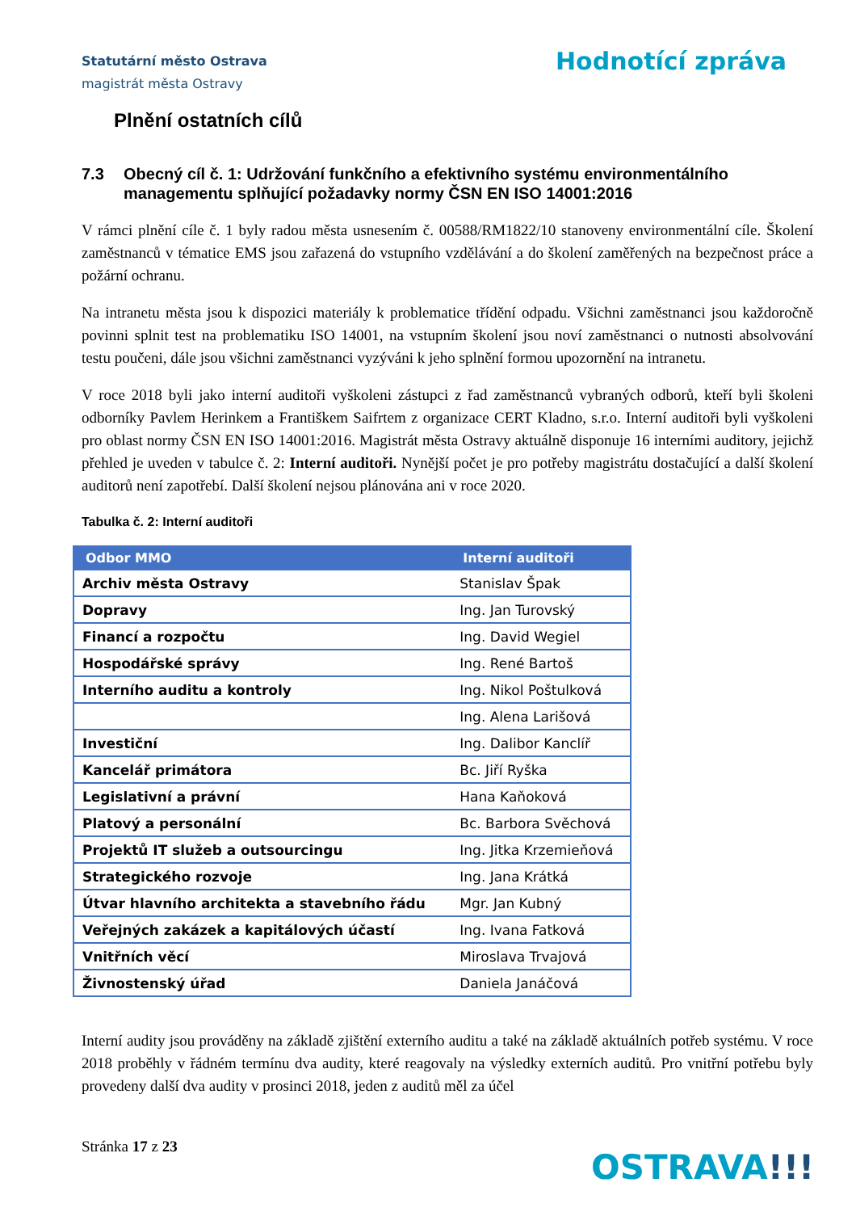Statutární město Ostrava
magistrát města Ostravy
Hodnotící zpráva
Plnění ostatních cílů
7.3 Obecný cíl č. 1: Udržování funkčního a efektivního systému environmentálního managementu splňující požadavky normy ČSN EN ISO 14001:2016
V rámci plnění cíle č. 1 byly radou města usnesením č. 00588/RM1822/10 stanoveny environmentální cíle. Školení zaměstnanců v tématice EMS jsou zařazená do vstupního vzdělávání a do školení zaměřených na bezpečnost práce a požární ochranu.
Na intranetu města jsou k dispozici materiály k problematice třídění odpadu. Všichni zaměstnanci jsou každoročně povinni splnit test na problematiku ISO 14001, na vstupním školení jsou noví zaměstnanci o nutnosti absolvování testu poučeni, dále jsou všichni zaměstnanci vyzýváni k jeho splnění formou upozornění na intranetu.
V roce 2018 byli jako interní auditoři vyškoleni zástupci z řad zaměstnanců vybraných odborů, kteří byli školeni odborníky Pavlem Herinkem a Františkem Saifrtem z organizace CERT Kladno, s.r.o. Interní auditoři byli vyškoleni pro oblast normy ČSN EN ISO 14001:2016. Magistrát města Ostravy aktuálně disponuje 16 interními auditory, jejichž přehled je uveden v tabulce č. 2: Interní auditoři. Nynější počet je pro potřeby magistrátu dostačující a další školení auditorů není zapotřebí. Další školení nejsou plánována ani v roce 2020.
Tabulka č. 2: Interní auditoři
| Odbor MMO | Interní auditoři |
| --- | --- |
| Archiv města Ostravy | Stanislav Špak |
| Dopravy | Ing. Jan Turovský |
| Financí a rozpočtu | Ing. David Wegiel |
| Hospodářské správy | Ing. René Bartoš |
| Interního auditu a kontroly | Ing. Nikol Poštulková |
| | Ing. Alena Larišová |
| Investiční | Ing. Dalibor Kanclíř |
| Kancelář primátora | Bc. Jiří Ryška |
| Legislativní a právní | Hana Kaňoková |
| Platový a personální | Bc. Barbora Svěchová |
| Projektů IT služeb a outsourcingu | Ing. Jitka Krzemieňová |
| Strategického rozvoje | Ing. Jana Krátká |
| Útvar hlavního architekta a stavebního řádu | Mgr. Jan Kubný |
| Veřejných zakázek a kapitálových účastí | Ing. Ivana Fatková |
| Vnitřních věcí | Miroslava Trvajová |
| Živnostenský úřad | Daniela Janáčová |
Interní audity jsou prováděny na základě zjištění externího auditu a také na základě aktuálních potřeb systému. V roce 2018 proběhly v řádném termínu dva audity, které reagovaly na výsledky externích auditů. Pro vnitřní potřebu byly provedeny další dva audity v prosinci 2018, jeden z auditů měl za účel
Stránka 17 z 23
OSTRAVA!!!